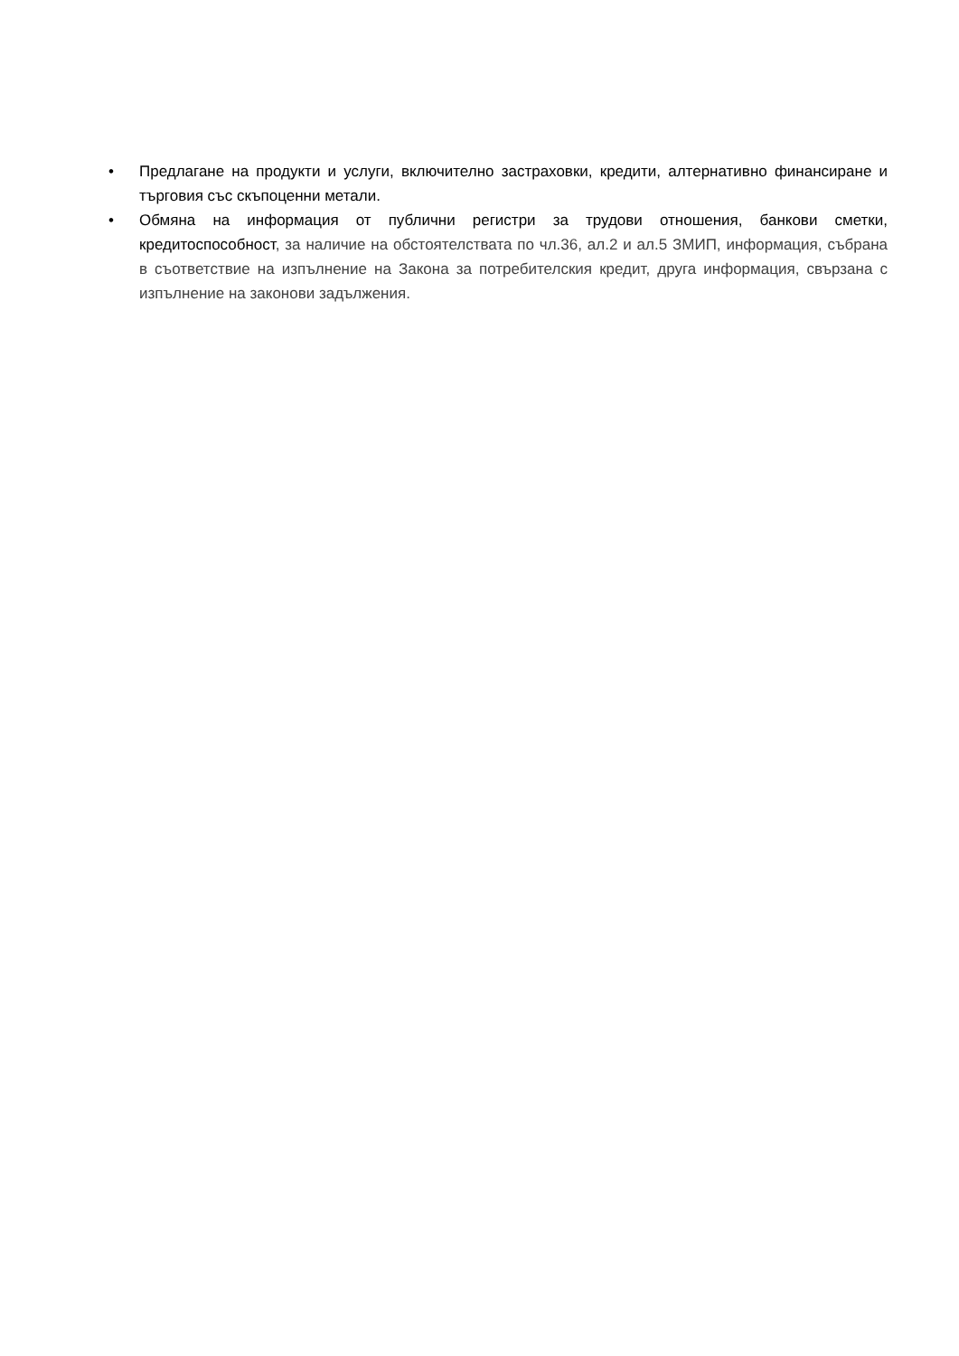• Предлагане на продукти и услуги, включително застраховки, кредити, алтернативно финансиране и търговия със скъпоценни метали.
• Обмяна на информация от публични регистри за трудови отношения, банкови сметки, кредитоспособност, за наличие на обстоятелствата по чл.36, ал.2 и ал.5 ЗМИП, информация, събрана в съответствие на изпълнение на Закона за потребителския кредит, друга информация, свързана с изпълнение на законови задължения.